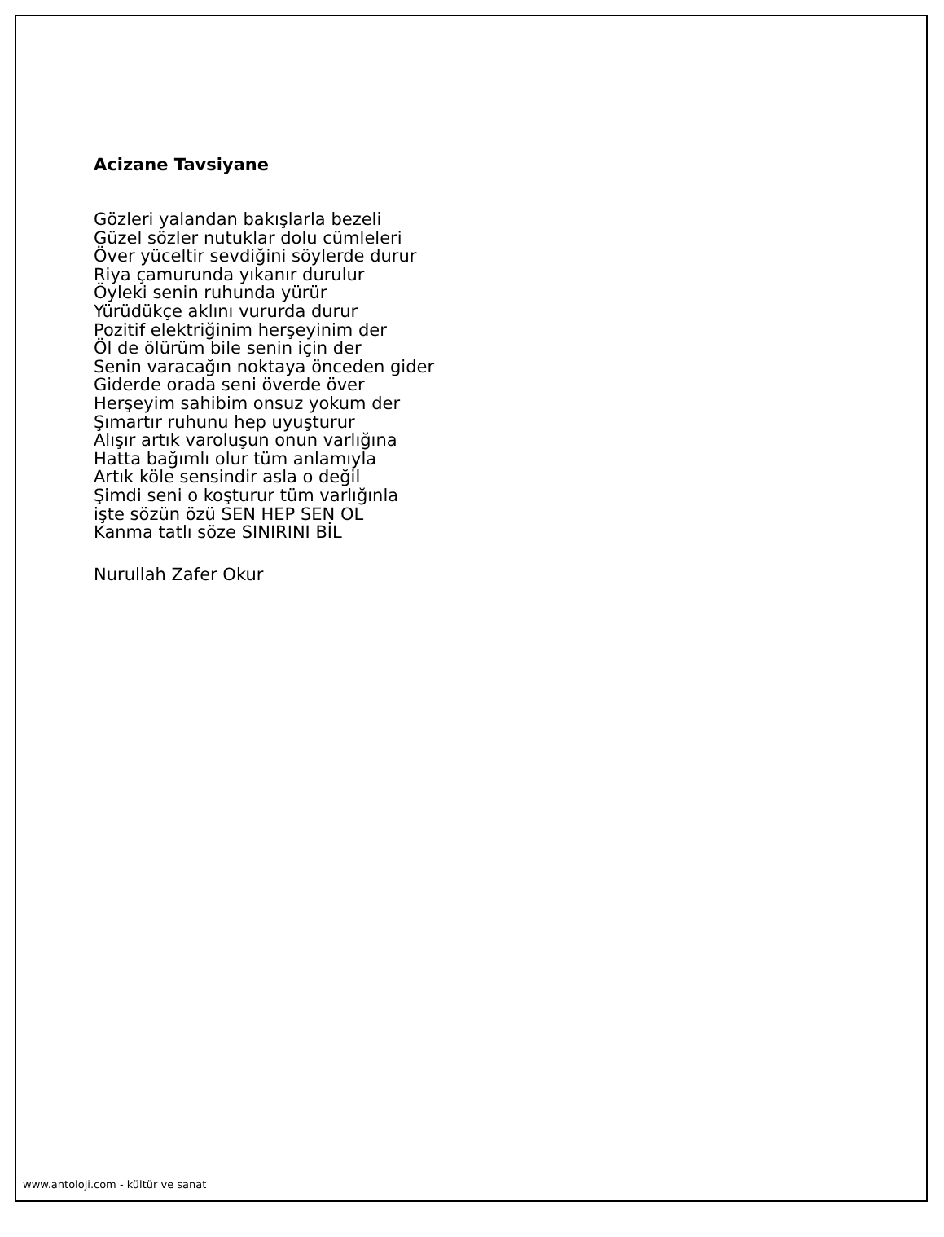Acizane Tavsiyane
Gözleri yalandan bakışlarla bezeli
Güzel sözler nutuklar dolu cümleleri
Över yüceltir sevdiğini söylerde durur
Riya çamurunda yıkanır durulur
Öyleki senin ruhunda yürür
Yürüdükçe aklını vururda durur
Pozitif elektriğinim herşeyinim der
Öl de ölürüm bile senin için der
Senin varacağın noktaya önceden gider
Giderde orada seni överde över
Herşeyim sahibim onsuz yokum der
Şımartır ruhunu hep uyuşturur
Alışır artık varoluşun onun varlığına
Hatta bağımlı olur tüm anlamıyla
Artık köle sensindir asla o değil
Şimdi seni o koşturur tüm varlığınla
işte sözün özü SEN HEP SEN OL
Kanma tatlı söze SINIRINI BİL
Nurullah Zafer Okur
www.antoloji.com - kültür ve sanat